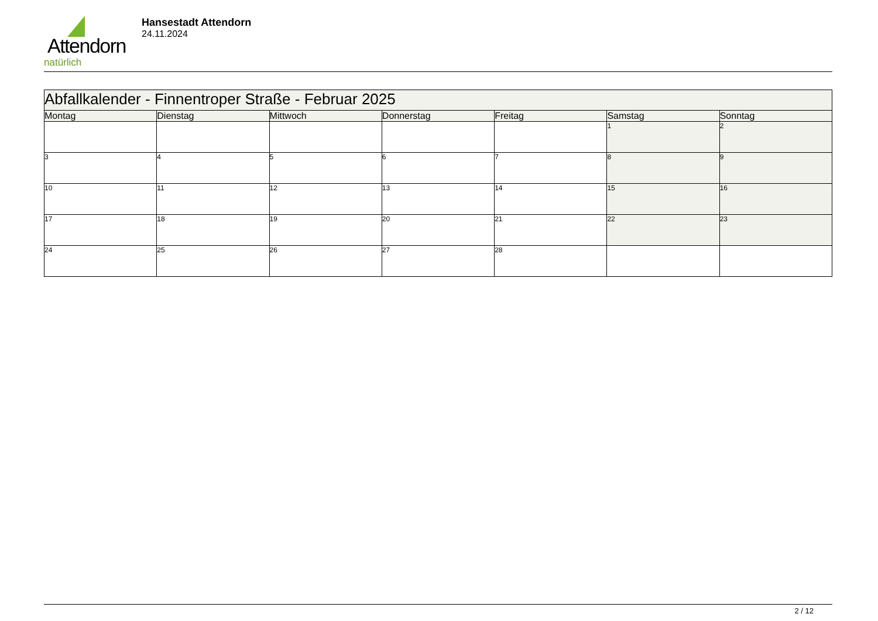Attendorn
natürlich
Hansestadt Attendorn
24.11.2024
| Abfallkalender - Finnentroper Straße - Februar 2025 | | | | | | |
| --- | --- | --- | --- | --- | --- | --- |
| Montag | Dienstag | Mittwoch | Donnerstag | Freitag | Samstag | Sonntag |
| | | | | | 1 | 2 |
| 3 | 4 | 5 | 6 | 7 | 8 | 9 |
| 10 | 11 | 12 | 13 | 14 | 15 | 16 |
| 17 | 18 | 19 | 20 | 21 | 22 | 23 |
| 24 | 25 | 26 | 27 | 28 | | |
2 / 12